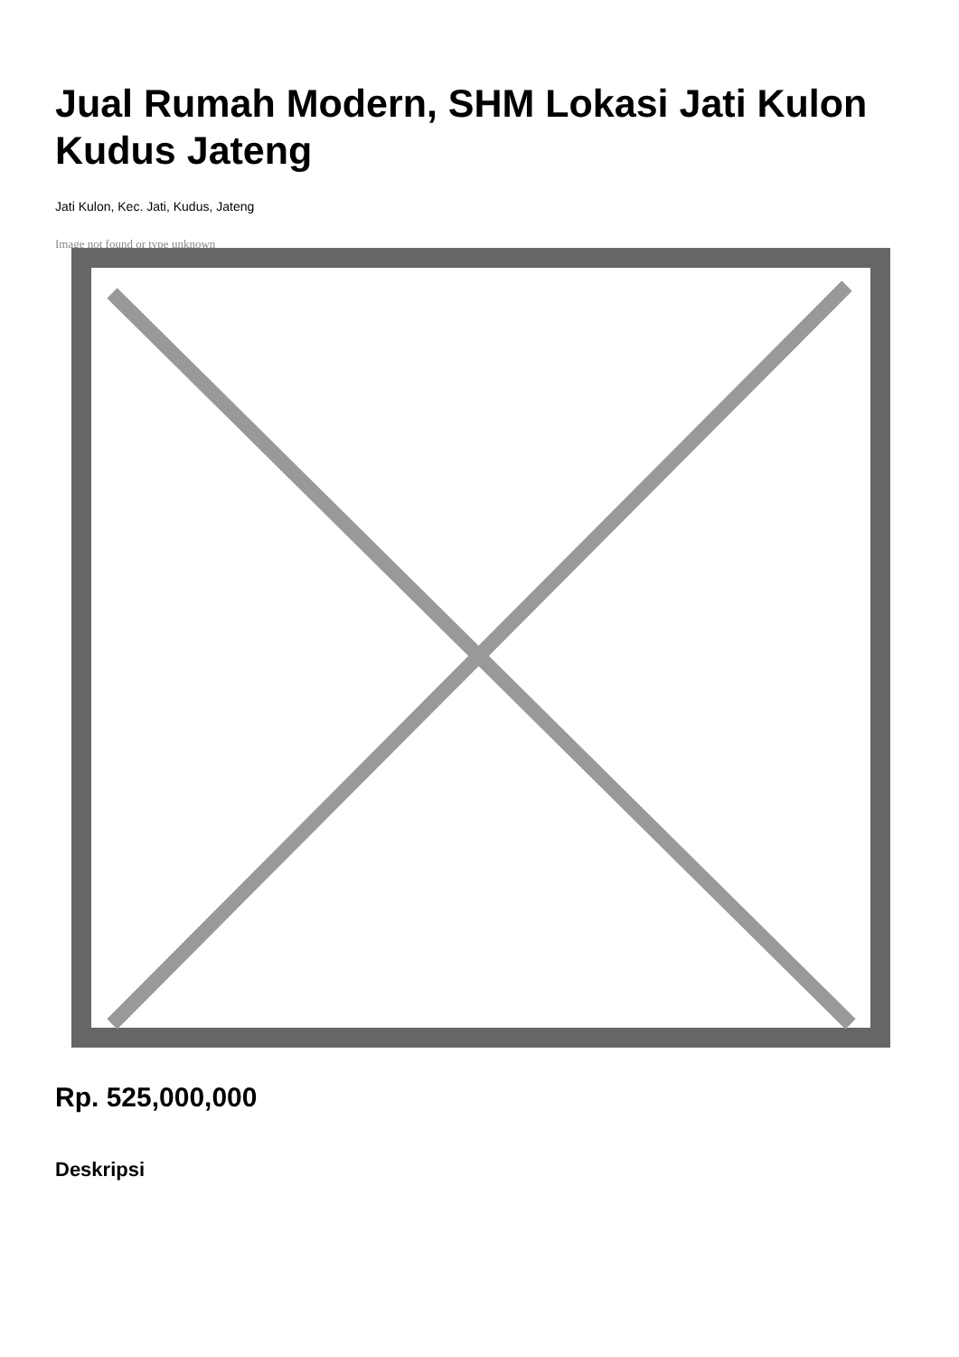Jual Rumah Modern, SHM Lokasi Jati Kulon Kudus Jateng
Jati Kulon, Kec. Jati, Kudus, Jateng
Image not found or type unknown
Rp. 525,000,000
Deskripsi